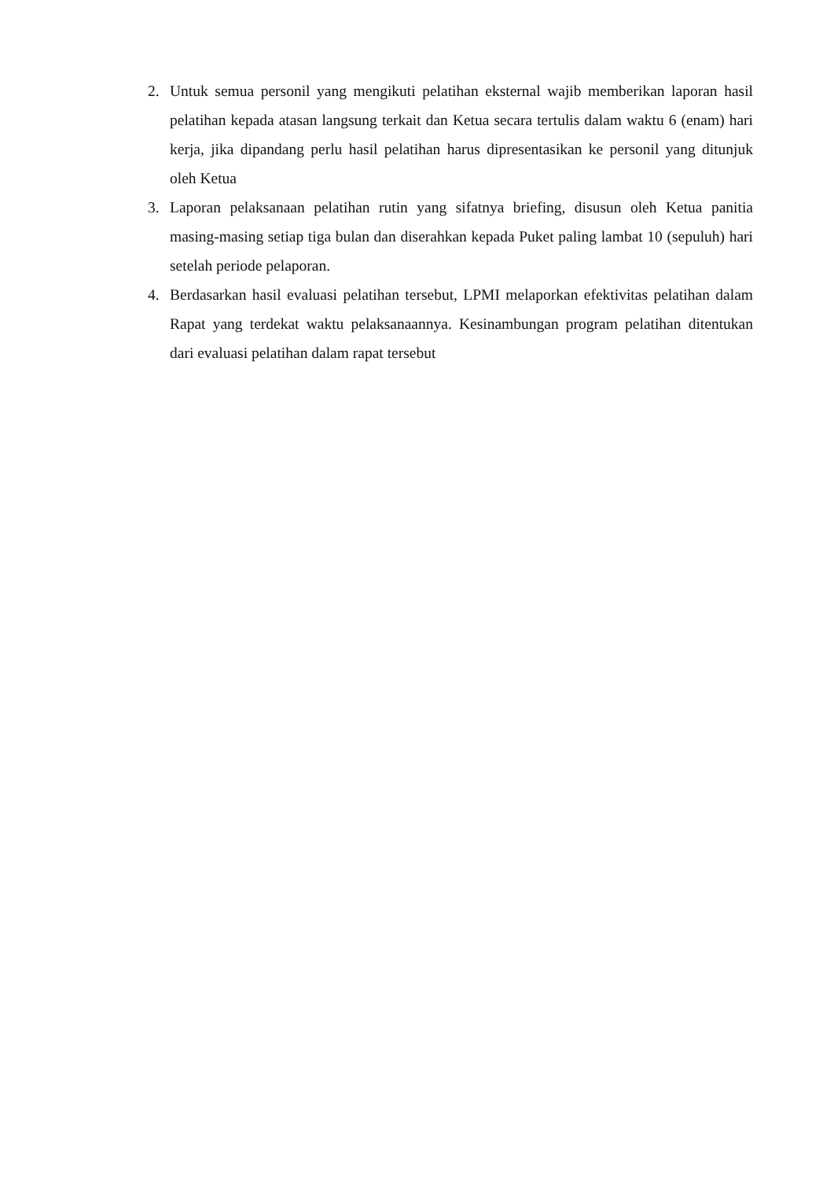2. Untuk semua personil yang mengikuti pelatihan eksternal wajib memberikan laporan hasil pelatihan kepada atasan langsung terkait dan Ketua secara tertulis dalam waktu 6 (enam) hari kerja, jika dipandang perlu hasil pelatihan harus dipresentasikan ke personil yang ditunjuk oleh Ketua
3. Laporan pelaksanaan pelatihan rutin yang sifatnya briefing, disusun oleh Ketua panitia masing-masing setiap tiga bulan dan diserahkan kepada Puket paling lambat 10 (sepuluh) hari setelah periode pelaporan.
4. Berdasarkan hasil evaluasi pelatihan tersebut, LPMI melaporkan efektivitas pelatihan dalam Rapat yang terdekat waktu pelaksanaannya. Kesinambungan program pelatihan ditentukan dari evaluasi pelatihan dalam rapat tersebut